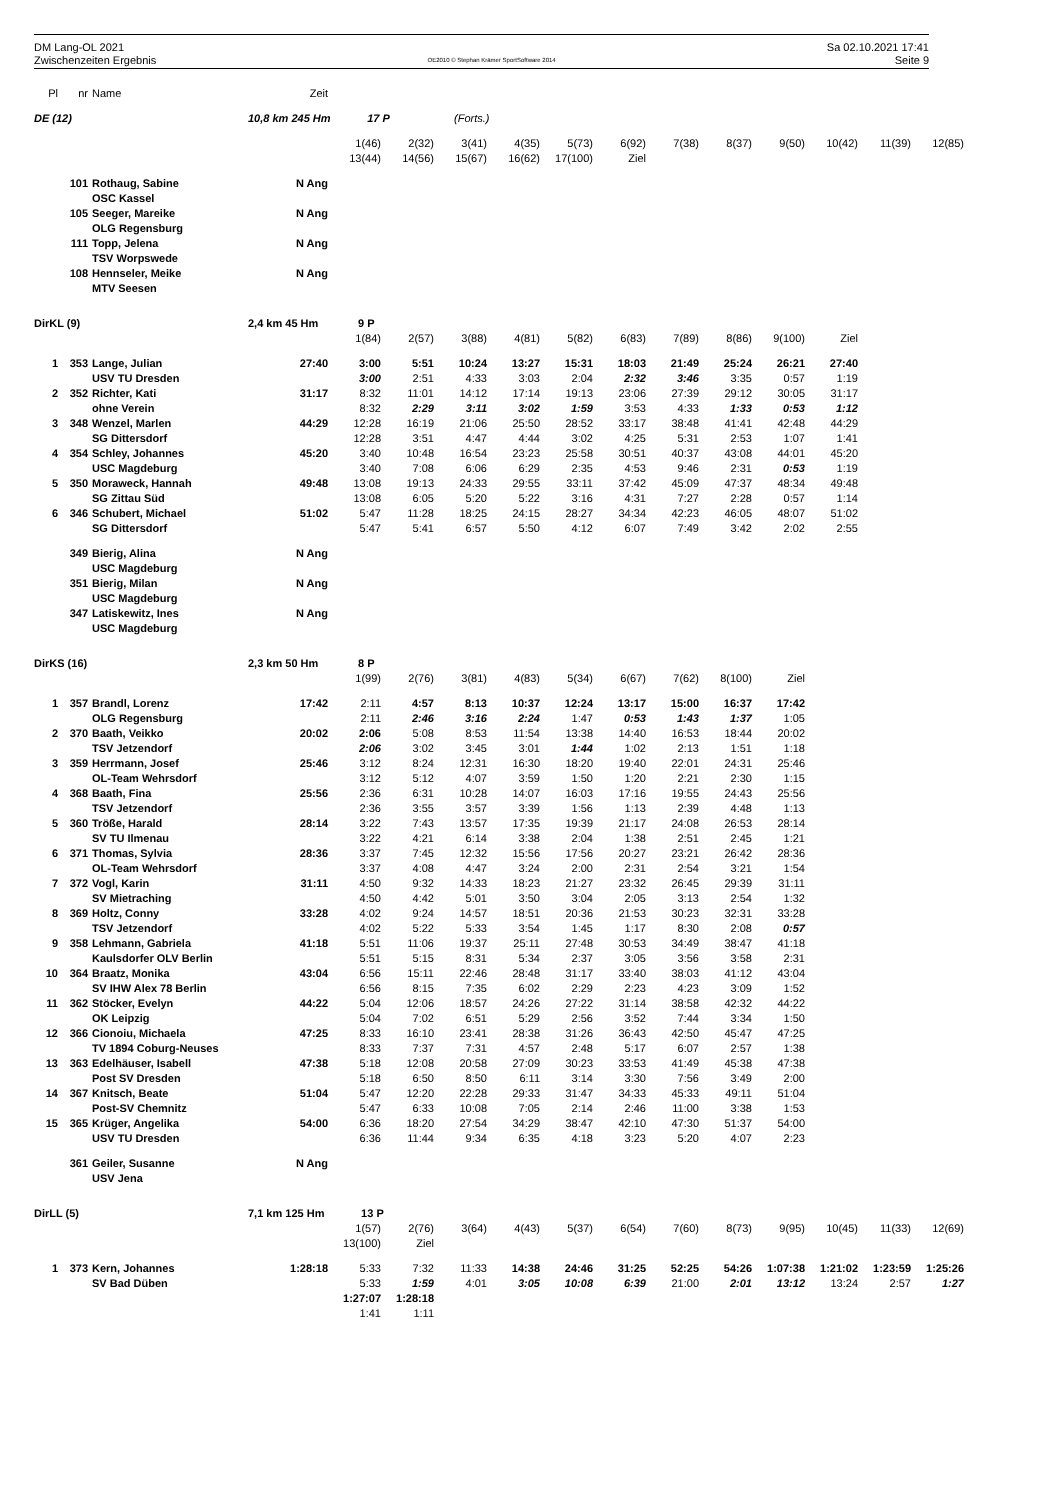DM Lang-OL 2021
Zwischenzeiten Ergebnis
OE2010 © Stephan Krämer SportSoftware 2014
Sa 02.10.2021 17:41
Seite 9
| Pl | nr | Name | Zeit | | | | | | | | | | | | |
| --- | --- | --- | --- | --- | --- | --- | --- | --- | --- | --- | --- | --- | --- | --- | --- |
| DE (12) | | | 10,8 km 245 Hm 17 P | | | (Forts.) | | | | | | | | | |
| | | | | 1(46) | 2(32) | 3(41) | 4(35) | 5(73) | 6(92) | 7(38) | 8(37) | 9(50) | 10(42) | 11(39) | 12(85) |
| | | | | 13(44) | 14(56) | 15(67) | 16(62) | 17(100) | Ziel | | | | | | |
| | 101 | Rothaug, Sabine | N Ang | | | | | | | | | | | | |
| | | OSC Kassel | | | | | | | | | | | | | |
| | 105 | Seeger, Mareike | N Ang | | | | | | | | | | | | |
| | | OLG Regensburg | | | | | | | | | | | | | |
| | 111 | Topp, Jelena | N Ang | | | | | | | | | | | | |
| | | TSV Worpswede | | | | | | | | | | | | | |
| | 108 | Hennseler, Meike | N Ang | | | | | | | | | | | | |
| | | MTV Seesen | | | | | | | | | | | | | |
| DirKL (9) | | | 2,4 km 45 Hm 9 P | | | | | | | | | | | | |
| | | | | 1(84) | 2(57) | 3(88) | 4(81) | 5(82) | 6(83) | 7(89) | 8(86) | 9(100) | Ziel | | |
| 1 | 353 | Lange, Julian | 27:40 | 3:00 | 5:51 | 10:24 | 13:27 | 15:31 | 18:03 | 21:49 | 25:24 | 26:21 | 27:40 | | |
| | | USV TU Dresden | | 3:00 | 2:51 | 4:33 | 3:03 | 2:04 | 2:32 | 3:46 | 3:35 | 0:57 | 1:19 | | |
| 2 | 352 | Richter, Kati | 31:17 | 8:32 | 11:01 | 14:12 | 17:14 | 19:13 | 23:06 | 27:39 | 29:12 | 30:05 | 31:17 | | |
| | | ohne Verein | | 8:32 | 2:29 | 3:11 | 3:02 | 1:59 | 3:53 | 4:33 | 1:33 | 0:53 | 1:12 | | |
| 3 | 348 | Wenzel, Marlen | 44:29 | 12:28 | 16:19 | 21:06 | 25:50 | 28:52 | 33:17 | 38:48 | 41:41 | 42:48 | 44:29 | | |
| | | SG Dittersdorf | | 12:28 | 3:51 | 4:47 | 4:44 | 3:02 | 4:25 | 5:31 | 2:53 | 1:07 | 1:41 | | |
| 4 | 354 | Schley, Johannes | 45:20 | 3:40 | 10:48 | 16:54 | 23:23 | 25:58 | 30:51 | 40:37 | 43:08 | 44:01 | 45:20 | | |
| | | USC Magdeburg | | 3:40 | 7:08 | 6:06 | 6:29 | 2:35 | 4:53 | 9:46 | 2:31 | 0:53 | 1:19 | | |
| 5 | 350 | Moraweck, Hannah | 49:48 | 13:08 | 19:13 | 24:33 | 29:55 | 33:11 | 37:42 | 45:09 | 47:37 | 48:34 | 49:48 | | |
| | | SG Zittau Süd | | 13:08 | 6:05 | 5:20 | 5:22 | 3:16 | 4:31 | 7:27 | 2:28 | 0:57 | 1:14 | | |
| 6 | 346 | Schubert, Michael | 51:02 | 5:47 | 11:28 | 18:25 | 24:15 | 28:27 | 34:34 | 42:23 | 46:05 | 48:07 | 51:02 | | |
| | | SG Dittersdorf | | 5:47 | 5:41 | 6:57 | 5:50 | 4:12 | 6:07 | 7:49 | 3:42 | 2:02 | 2:55 | | |
| | 349 | Bierig, Alina | N Ang | | | | | | | | | | | | |
| | | USC Magdeburg | | | | | | | | | | | | | |
| | 351 | Bierig, Milan | N Ang | | | | | | | | | | | | |
| | | USC Magdeburg | | | | | | | | | | | | | |
| | 347 | Latiskewitz, Ines | N Ang | | | | | | | | | | | | |
| | | USC Magdeburg | | | | | | | | | | | | | |
| DirKS (16) | | | 2,3 km 50 Hm 8 P | | | | | | | | | | | | |
| | | | | 1(99) | 2(76) | 3(81) | 4(83) | 5(34) | 6(67) | 7(62) | 8(100) | Ziel | | | |
| 1 | 357 | Brandl, Lorenz | 17:42 | 2:11 | 4:57 | 8:13 | 10:37 | 12:24 | 13:17 | 15:00 | 16:37 | 17:42 | | | |
| | | OLG Regensburg | | 2:11 | 2:46 | 3:16 | 2:24 | 1:47 | 0:53 | 1:43 | 1:37 | 1:05 | | | |
| 2 | 370 | Baath, Veikko | 20:02 | 2:06 | 5:08 | 8:53 | 11:54 | 13:38 | 14:40 | 16:53 | 18:44 | 20:02 | | | |
| | | TSV Jetzendorf | | 2:06 | 3:02 | 3:45 | 3:01 | 1:44 | 1:02 | 2:13 | 1:51 | 1:18 | | | |
| 3 | 359 | Herrmann, Josef | 25:46 | 3:12 | 8:24 | 12:31 | 16:30 | 18:20 | 19:40 | 22:01 | 24:31 | 25:46 | | | |
| | | OL-Team Wehrsdorf | | 3:12 | 5:12 | 4:07 | 3:59 | 1:50 | 1:20 | 2:21 | 2:30 | 1:15 | | | |
| 4 | 368 | Baath, Fina | 25:56 | 2:36 | 6:31 | 10:28 | 14:07 | 16:03 | 17:16 | 19:55 | 24:43 | 25:56 | | | |
| | | TSV Jetzendorf | | 2:36 | 3:55 | 3:57 | 3:39 | 1:56 | 1:13 | 2:39 | 4:48 | 1:13 | | | |
| 5 | 360 | Tröße, Harald | 28:14 | 3:22 | 7:43 | 13:57 | 17:35 | 19:39 | 21:17 | 24:08 | 26:53 | 28:14 | | | |
| | | SV TU Ilmenau | | 3:22 | 4:21 | 6:14 | 3:38 | 2:04 | 1:38 | 2:51 | 2:45 | 1:21 | | | |
| 6 | 371 | Thomas, Sylvia | 28:36 | 3:37 | 7:45 | 12:32 | 15:56 | 17:56 | 20:27 | 23:21 | 26:42 | 28:36 | | | |
| | | OL-Team Wehrsdorf | | 3:37 | 4:08 | 4:47 | 3:24 | 2:00 | 2:31 | 2:54 | 3:21 | 1:54 | | | |
| 7 | 372 | Vogl, Karin | 31:11 | 4:50 | 9:32 | 14:33 | 18:23 | 21:27 | 23:32 | 26:45 | 29:39 | 31:11 | | | |
| | | SV Mietraching | | 4:50 | 4:42 | 5:01 | 3:50 | 3:04 | 2:05 | 3:13 | 2:54 | 1:32 | | | |
| 8 | 369 | Holtz, Conny | 33:28 | 4:02 | 9:24 | 14:57 | 18:51 | 20:36 | 21:53 | 30:23 | 32:31 | 33:28 | | | |
| | | TSV Jetzendorf | | 4:02 | 5:22 | 5:33 | 3:54 | 1:45 | 1:17 | 8:30 | 2:08 | 0:57 | | | |
| 9 | 358 | Lehmann, Gabriela | 41:18 | 5:51 | 11:06 | 19:37 | 25:11 | 27:48 | 30:53 | 34:49 | 38:47 | 41:18 | | | |
| | | Kaulsdorfer OLV Berlin | | 5:51 | 5:15 | 8:31 | 5:34 | 2:37 | 3:05 | 3:56 | 3:58 | 2:31 | | | |
| 10 | 364 | Braatz, Monika | 43:04 | 6:56 | 15:11 | 22:46 | 28:48 | 31:17 | 33:40 | 38:03 | 41:12 | 43:04 | | | |
| | | SV IHW Alex 78 Berlin | | 6:56 | 8:15 | 7:35 | 6:02 | 2:29 | 2:23 | 4:23 | 3:09 | 1:52 | | | |
| 11 | 362 | Stöcker, Evelyn | 44:22 | 5:04 | 12:06 | 18:57 | 24:26 | 27:22 | 31:14 | 38:58 | 42:32 | 44:22 | | | |
| | | OK Leipzig | | 5:04 | 7:02 | 6:51 | 5:29 | 2:56 | 3:52 | 7:44 | 3:34 | 1:50 | | | |
| 12 | 366 | Cionoiu, Michaela | 47:25 | 8:33 | 16:10 | 23:41 | 28:38 | 31:26 | 36:43 | 42:50 | 45:47 | 47:25 | | | |
| | | TV 1894 Coburg-Neuses | | 8:33 | 7:37 | 7:31 | 4:57 | 2:48 | 5:17 | 6:07 | 2:57 | 1:38 | | | |
| 13 | 363 | Edelhäuser, Isabell | 47:38 | 5:18 | 12:08 | 20:58 | 27:09 | 30:23 | 33:53 | 41:49 | 45:38 | 47:38 | | | |
| | | Post SV Dresden | | 5:18 | 6:50 | 8:50 | 6:11 | 3:14 | 3:30 | 7:56 | 3:49 | 2:00 | | | |
| 14 | 367 | Knitsch, Beate | 51:04 | 5:47 | 12:20 | 22:28 | 29:33 | 31:47 | 34:33 | 45:33 | 49:11 | 51:04 | | | |
| | | Post-SV Chemnitz | | 5:47 | 6:33 | 10:08 | 7:05 | 2:14 | 2:46 | 11:00 | 3:38 | 1:53 | | | |
| 15 | 365 | Krüger, Angelika | 54:00 | 6:36 | 18:20 | 27:54 | 34:29 | 38:47 | 42:10 | 47:30 | 51:37 | 54:00 | | | |
| | | USV TU Dresden | | 6:36 | 11:44 | 9:34 | 6:35 | 4:18 | 3:23 | 5:20 | 4:07 | 2:23 | | | |
| | 361 | Geiler, Susanne | N Ang | | | | | | | | | | | | |
| | | USV Jena | | | | | | | | | | | | | |
| DirLL (5) | | | 7,1 km 125 Hm 13 P | | | | | | | | | | | | |
| | | | | 1(57) | 2(76) | 3(64) | 4(43) | 5(37) | 6(54) | 7(60) | 8(73) | 9(95) | 10(45) | 11(33) | 12(69) |
| | | | | 13(100) | Ziel | | | | | | | | | | |
| 1 | 373 | Kern, Johannes | 1:28:18 | 5:33 | 7:32 | 11:33 | 14:38 | 24:46 | 31:25 | 52:25 | 54:26 | 1:07:38 | 1:21:02 | 1:23:59 | 1:25:26 |
| | | SV Bad Düben | | 5:33 | 1:59 | 4:01 | 3:05 | 10:08 | 6:39 | 21:00 | 2:01 | 13:12 | 13:24 | 2:57 | 1:27 |
| | | | | 1:27:07 | 1:28:18 | | | | | | | | | | |
| | | | | 1:41 | 1:11 | | | | | | | | | | |